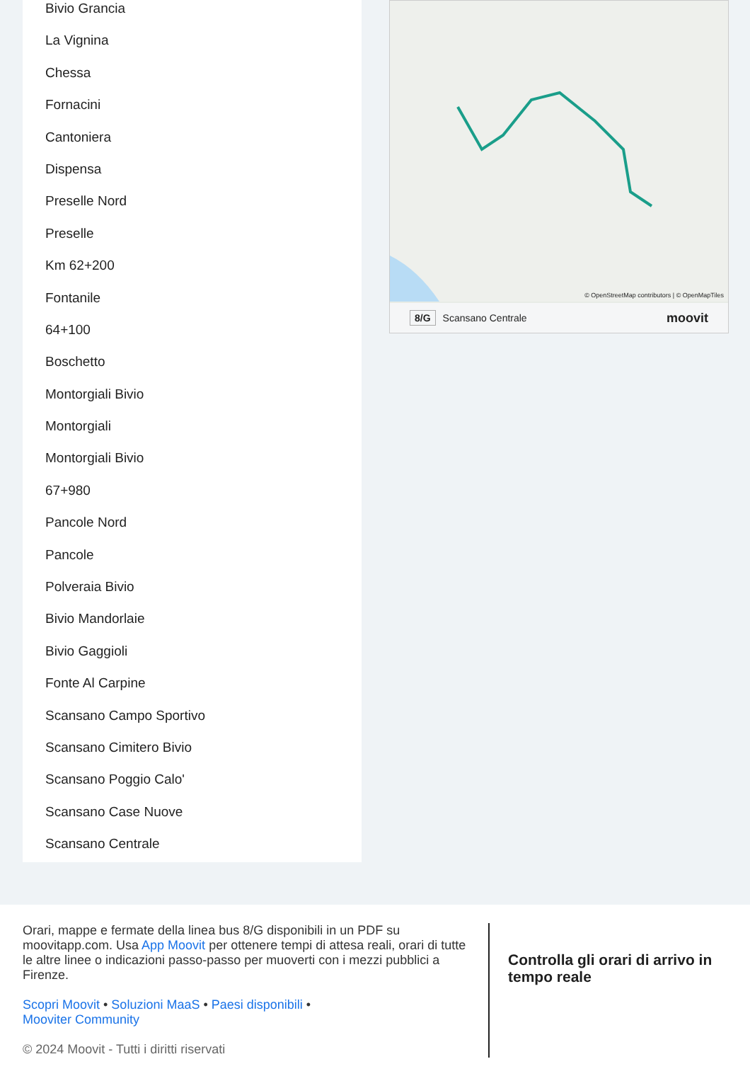Bivio Grancia
La Vignina
Chessa
Fornacini
Cantoniera
Dispensa
Preselle Nord
Preselle
Km 62+200
Fontanile
64+100
Boschetto
Montorgiali Bivio
Montorgiali
Montorgiali Bivio
67+980
Pancole Nord
Pancole
Polveraia Bivio
Bivio Mandorlaie
Bivio Gaggioli
Fonte Al Carpine
Scansano Campo Sportivo
Scansano Cimitero Bivio
Scansano Poggio Calo'
Scansano Case Nuove
Scansano Centrale
© OpenStreetMap contributors | © OpenMapTiles
8/G Scansano Centrale moovit
Orari, mappe e fermate della linea bus 8/G disponibili in un PDF su moovitapp.com. Usa App Moovit per ottenere tempi di attesa reali, orari di tutte le altre linee o indicazioni passo-passo per muoverti con i mezzi pubblici a Firenze.
Scopri Moovit • Soluzioni MaaS • Paesi disponibili •
Mooviter Community
© 2024 Moovit - Tutti i diritti riservati
Controlla gli orari di arrivo in tempo reale